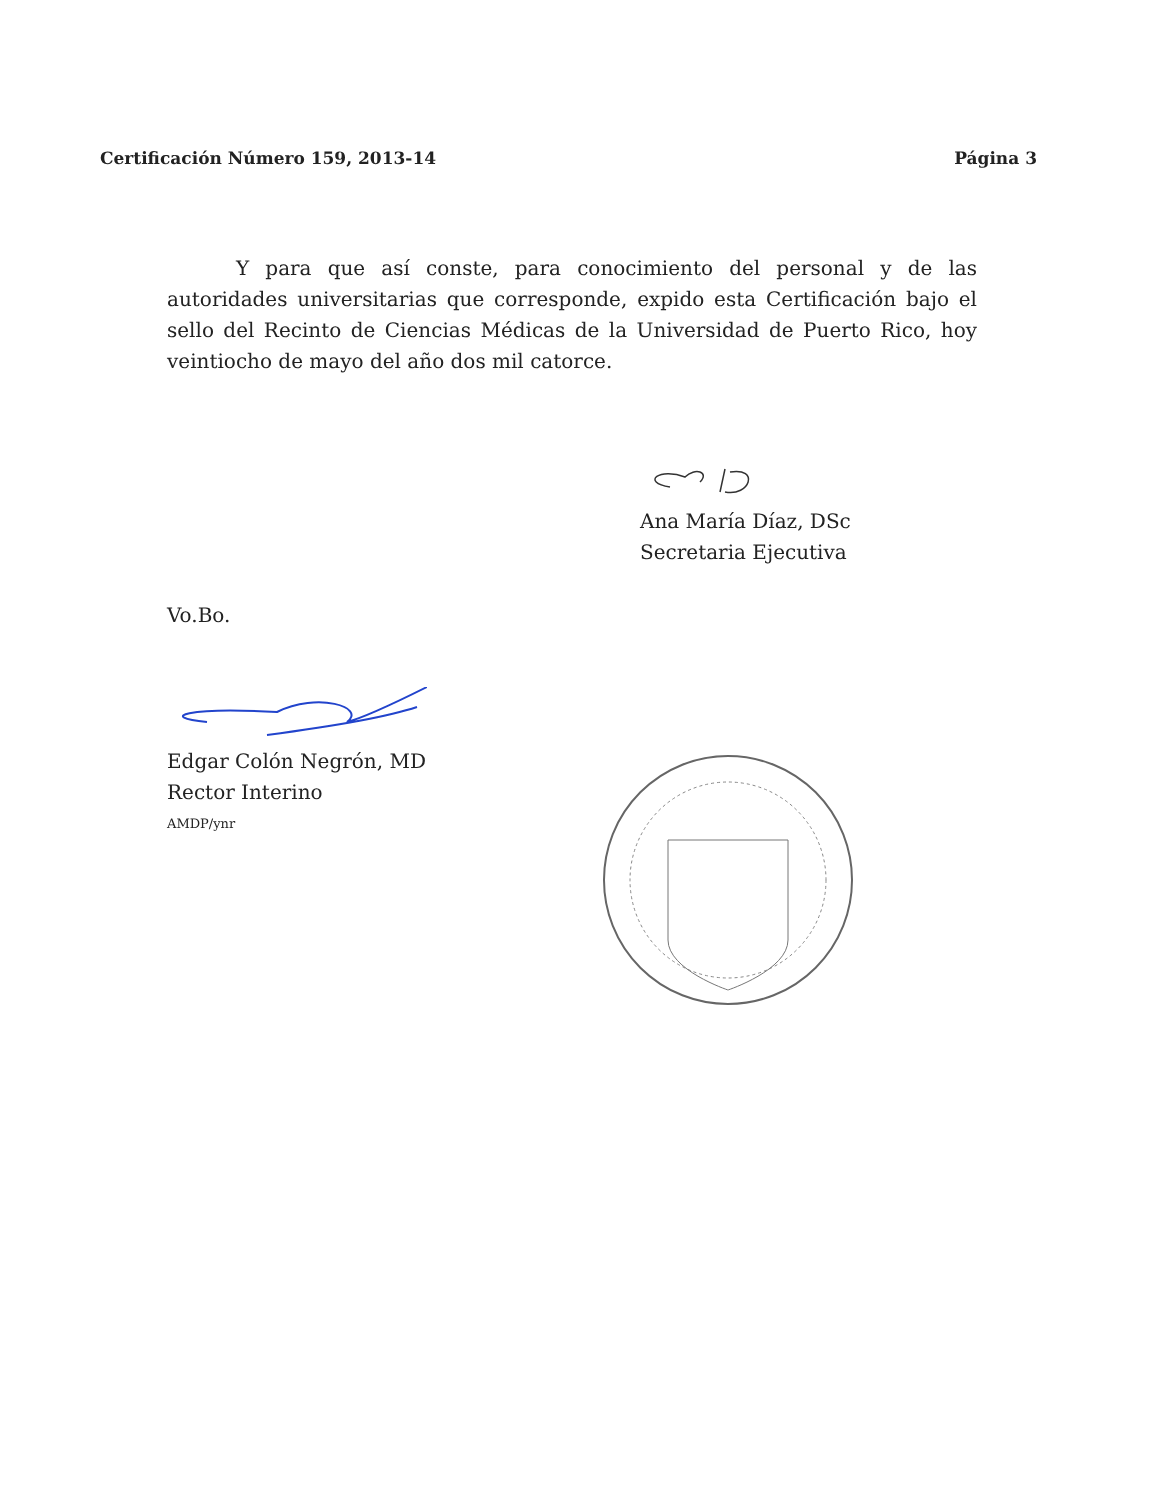Certificación Número 159, 2013-14 Página 3
Y para que así conste, para conocimiento del personal y de las autoridades universitarias que corresponde, expido esta Certificación bajo el sello del Recinto de Ciencias Médicas de la Universidad de Puerto Rico, hoy veintiocho de mayo del año dos mil catorce.
Ana María Díaz, DSc
Secretaria Ejecutiva
Vo.Bo.
Edgar Colón Negrón, MD
Rector Interino
AMDP/ynr